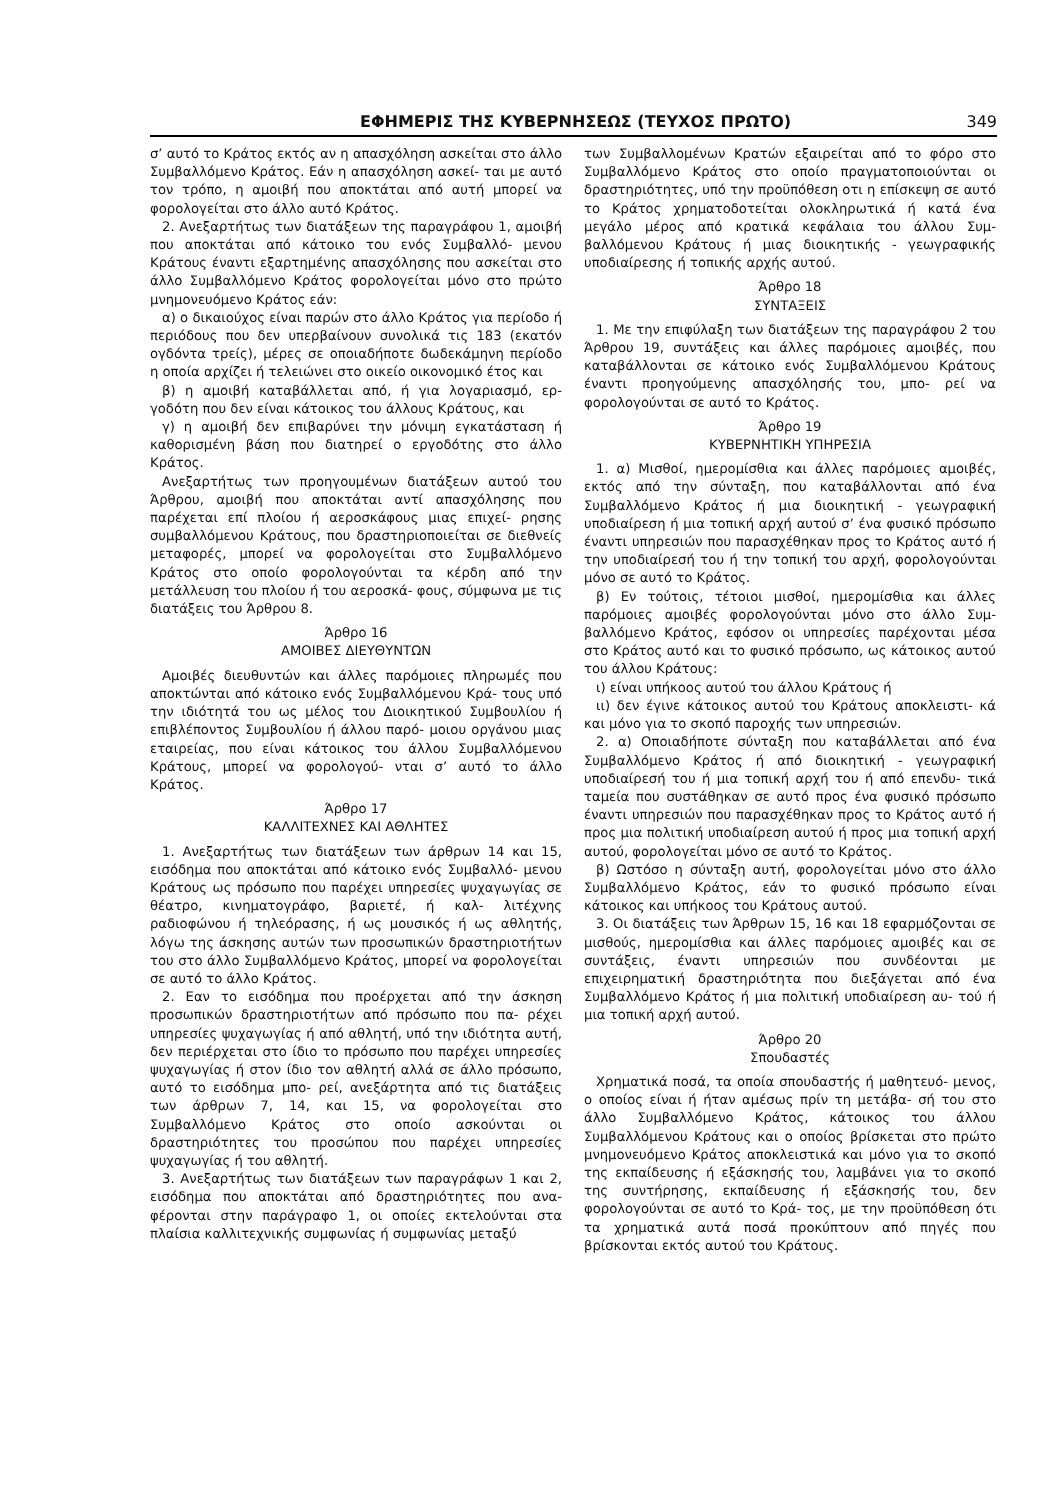ΕΦΗΜΕΡΙΣ ΤΗΣ ΚΥΒΕΡΝΗΣΕΩΣ (ΤΕΥΧΟΣ ΠΡΩΤΟ) 349
σ’ αυτό το Κράτος εκτός αν η απασχόληση ασκείται στο άλλο Συμβαλλόμενο Κράτος. Εάν η απασχόληση ασκεί- ται με αυτό τον τρόπο, η αμοιβή που αποκτάται από αυτή μπορεί να φορολογείται στο άλλο αυτό Κράτος.
2. Ανεξαρτήτως των διατάξεων της παραγράφου 1, αμοιβή που αποκτάται από κάτοικο του ενός Συμβαλλό- μενου Κράτους έναντι εξαρτημένης απασχόλησης που ασκείται στο άλλο Συμβαλλόμενο Κράτος φορολογείται μόνο στο πρώτο μνημονευόμενο Κράτος εάν:
α) ο δικαιούχος είναι παρών στο άλλο Κράτος για περίοδο ή περιόδους που δεν υπερβαίνουν συνολικά τις 183 (εκατόν ογδόντα τρείς), μέρες σε οποιαδήποτε δωδεκάμηνη περίοδο η οποία αρχίζει ή τελειώνει στο οικείο οικονομικό έτος και
β) η αμοιβή καταβάλλεται από, ή για λογαριασμό, ερ- γοδότη που δεν είναι κάτοικος του άλλους Κράτους, και
γ) η αμοιβή δεν επιβαρύνει την μόνιμη εγκατάσταση ή καθορισμένη βάση που διατηρεί ο εργοδότης στο άλλο Κράτος.
Ανεξαρτήτως των προηγουμένων διατάξεων αυτού του Άρθρου, αμοιβή που αποκτάται αντί απασχόλησης που παρέχεται επί πλοίου ή αεροσκάφους μιας επιχεί- ρησης συμβαλλόμενου Κράτους, που δραστηριοποιείται σε διεθνείς μεταφορές, μπορεί να φορολογείται στο Συμβαλλόμενο Κράτος στο οποίο φορολογούνται τα κέρδη από την μετάλλευση του πλοίου ή του αεροσκά- φους, σύμφωνα με τις διατάξεις του Άρθρου 8.
Άρθρο 16
ΑΜΟΙΒΕΣ ΔΙΕΥΘΥΝΤΩΝ
Αμοιβές διευθυντών και άλλες παρόμοιες πληρωμές που αποκτώνται από κάτοικο ενός Συμβαλλόμενου Κρά- τους υπό την ιδιότητά του ως μέλος του Διοικητικού Συμβουλίου ή επιβλέποντος Συμβουλίου ή άλλου παρό- μοιου οργάνου μιας εταιρείας, που είναι κάτοικος του άλλου Συμβαλλόμενου Κράτους, μπορεί να φορολογού- νται σ’ αυτό το άλλο Κράτος.
Άρθρο 17
ΚΑΛΛΙΤΕΧΝΕΣ ΚΑΙ ΑΘΛΗΤΕΣ
1. Ανεξαρτήτως των διατάξεων των άρθρων 14 και 15, εισόδημα που αποκτάται από κάτοικο ενός Συμβαλλό- μενου Κράτους ως πρόσωπο που παρέχει υπηρεσίες ψυχαγωγίας σε θέατρο, κινηματογράφο, βαριετέ, ή καλ- λιτέχνης ραδιοφώνου ή τηλεόρασης, ή ως μουσικός ή ως αθλητής, λόγω της άσκησης αυτών των προσωπικών δραστηριοτήτων του στο άλλο Συμβαλλόμενο Κράτος, μπορεί να φορολογείται σε αυτό το άλλο Κράτος.
2. Εαν το εισόδημα που προέρχεται από την άσκηση προσωπικών δραστηριοτήτων από πρόσωπο που πα- ρέχει υπηρεσίες ψυχαγωγίας ή από αθλητή, υπό την ιδιότητα αυτή, δεν περιέρχεται στο ίδιο το πρόσωπο που παρέχει υπηρεσίες ψυχαγωγίας ή στον ίδιο τον αθλητή αλλά σε άλλο πρόσωπο, αυτό το εισόδημα μπο- ρεί, ανεξάρτητα από τις διατάξεις των άρθρων 7, 14, και 15, να φορολογείται στο Συμβαλλόμενο Κράτος στο οποίο ασκούνται οι δραστηριότητες του προσώπου που παρέχει υπηρεσίες ψυχαγωγίας ή του αθλητή.
3. Ανεξαρτήτως των διατάξεων των παραγράφων 1 και 2, εισόδημα που αποκτάται από δραστηριότητες που ανα- φέρονται στην παράγραφο 1, οι οποίες εκτελούνται στα πλαίσια καλλιτεχνικής συμφωνίας ή συμφωνίας μεταξύ
των Συμβαλλομένων Κρατών εξαιρείται από το φόρο στο Συμβαλλόμενο Κράτος στο οποίο πραγματοποιούνται οι δραστηριότητες, υπό την προϋπόθεση οτι η επίσκεψη σε αυτό το Κράτος χρηματοδοτείται ολοκληρωτικά ή κατά ένα μεγάλο μέρος από κρατικά κεφάλαια του άλλου Συμ- βαλλόμενου Κράτους ή μιας διοικητικής - γεωγραφικής υποδιαίρεσης ή τοπικής αρχής αυτού.
Άρθρο 18
ΣΥΝΤΑΞΕΙΣ
1. Με την επιφύλαξη των διατάξεων της παραγράφου 2 του Άρθρου 19, συντάξεις και άλλες παρόμοιες αμοιβές, που καταβάλλονται σε κάτοικο ενός Συμβαλλόμενου Κράτους έναντι προηγούμενης απασχόλησής του, μπο- ρεί να φορολογούνται σε αυτό το Κράτος.
Άρθρο 19
ΚΥΒΕΡΝΗΤΙΚΗ ΥΠΗΡΕΣΙΑ
1. α) Μισθοί, ημερομίσθια και άλλες παρόμοιες αμοιβές, εκτός από την σύνταξη, που καταβάλλονται από ένα Συμβαλλόμενο Κράτος ή μια διοικητική - γεωγραφική υποδιαίρεση ή μια τοπική αρχή αυτού σ’ ένα φυσικό πρόσωπο έναντι υπηρεσιών που παρασχέθηκαν προς το Κράτος αυτό ή την υποδιαίρεσή του ή την τοπική του αρχή, φορολογούνται μόνο σε αυτό το Κράτος.
β) Εν τούτοις, τέτοιοι μισθοί, ημερομίσθια και άλλες παρόμοιες αμοιβές φορολογούνται μόνο στο άλλο Συμ- βαλλόμενο Κράτος, εφόσον οι υπηρεσίες παρέχονται μέσα στο Κράτος αυτό και το φυσικό πρόσωπο, ως κάτοικος αυτού του άλλου Κράτους:
ι) είναι υπήκοος αυτού του άλλου Κράτους ή
ιι) δεν έγινε κάτοικος αυτού του Κράτους αποκλειστι- κά και μόνο για το σκοπό παροχής των υπηρεσιών.
2. α) Οποιαδήποτε σύνταξη που καταβάλλεται από ένα Συμβαλλόμενο Κράτος ή από διοικητική - γεωγραφική υποδιαίρεσή του ή μια τοπική αρχή του ή από επενδυ- τικά ταμεία που συστάθηκαν σε αυτό προς ένα φυσικό πρόσωπο έναντι υπηρεσιών που παρασχέθηκαν προς το Κράτος αυτό ή προς μια πολιτική υποδιαίρεση αυτού ή προς μια τοπική αρχή αυτού, φορολογείται μόνο σε αυτό το Κράτος.
β) Ωστόσο η σύνταξη αυτή, φορολογείται μόνο στο άλλο Συμβαλλόμενο Κράτος, εάν το φυσικό πρόσωπο είναι κάτοικος και υπήκοος του Κράτους αυτού.
3. Οι διατάξεις των Άρθρων 15, 16 και 18 εφαρμόζονται σε μισθούς, ημερομίσθια και άλλες παρόμοιες αμοιβές και σε συντάξεις, έναντι υπηρεσιών που συνδέονται με επιχειρηματική δραστηριότητα που διεξάγεται από ένα Συμβαλλόμενο Κράτος ή μια πολιτική υποδιαίρεση αυ- τού ή μια τοπική αρχή αυτού.
Άρθρο 20
Σπουδαστές
Χρηματικά ποσά, τα οποία σπουδαστής ή μαθητευό- μενος, ο οποίος είναι ή ήταν αμέσως πρίν τη μετάβα- σή του στο άλλο Συμβαλλόμενο Κράτος, κάτοικος του άλλου Συμβαλλόμενου Κράτους και ο οποίος βρίσκεται στο πρώτο μνημονευόμενο Κράτος αποκλειστικά και μόνο για το σκοπό της εκπαίδευσης ή εξάσκησής του, λαμβάνει για το σκοπό της συντήρησης, εκπαίδευσης ή εξάσκησής του, δεν φορολογούνται σε αυτό το Κρά- τος, με την προϋπόθεση ότι τα χρηματικά αυτά ποσά προκύπτουν από πηγές που βρίσκονται εκτός αυτού του Κράτους.